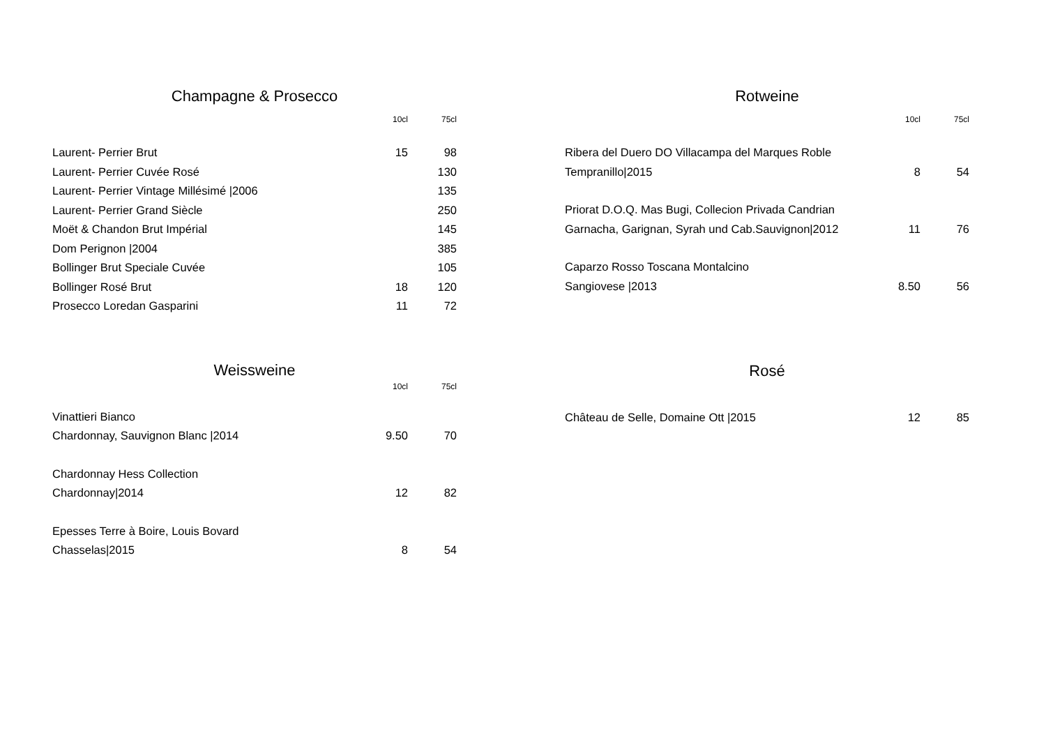Champagne & Prosecco
| | 10cl | 75cl |
| --- | --- | --- |
| Laurent- Perrier Brut | 15 | 98 |
| Laurent- Perrier Cuvée Rosé | | 130 |
| Laurent- Perrier Vintage Millésimé /2006 | | 135 |
| Laurent- Perrier Grand Siècle | | 250 |
| Moët & Chandon Brut Impérial | | 145 |
| Dom Perignon /2004 | | 385 |
| Bollinger Brut Speciale Cuvée | | 105 |
| Bollinger Rosé Brut | 18 | 120 |
| Prosecco Loredan Gasparini | 11 | 72 |
Weissweine
| | 10cl | 75cl |
| --- | --- | --- |
| Vinattieri Bianco | | |
| Chardonnay, Sauvignon Blanc /2014 | 9.50 | 70 |
| Chardonnay Hess Collection | | |
| Chardonnay/2014 | 12 | 82 |
| Epesses Terre à Boire, Louis Bovard | | |
| Chasselas/2015 | 8 | 54 |
Rotweine
| | 10cl | 75cl |
| --- | --- | --- |
| Ribera del Duero DO Villacampa del Marques Roble | | |
| Tempranillo/2015 | 8 | 54 |
| Priorat D.O.Q. Mas Bugi, Collecion Privada Candrian | | |
| Garnacha, Garignan, Syrah und Cab.Sauvignon/2012 | 11 | 76 |
| Caparzo Rosso Toscana Montalcino | | |
| Sangiovese /2013 | 8.50 | 56 |
Rosé
| Château de Selle, Domaine Ott /2015 | 12 | 85 |